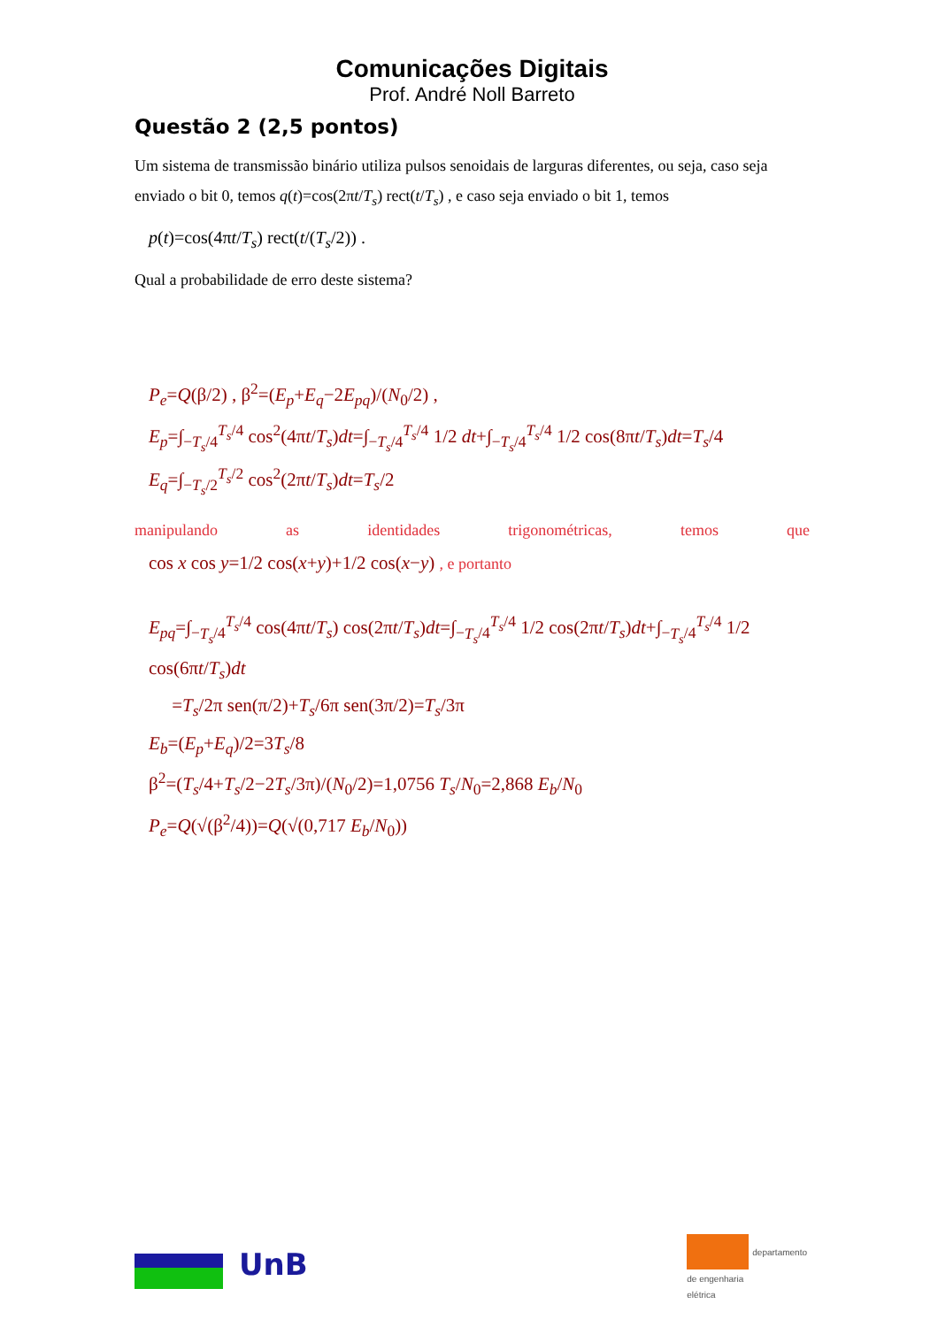Comunicações Digitais
Prof. André Noll Barreto
Questão 2 (2,5 pontos)
Um sistema de transmissão binário utiliza pulsos senoidais de larguras diferentes, ou seja, caso seja enviado o bit 0, temos q(t)=cos(2πt/T<sub>s</sub>) rect(t/T<sub>s</sub>) , e caso seja enviado o bit 1, temos
p(t)=cos(4πt/T<sub>s</sub>) rect(t/(T<sub>s</sub>/2)) .
Qual a probabilidade de erro deste sistema?
P<sub>e</sub>=Q(β/2) , β<sup>2</sup>=(E<sub>p</sub>+E<sub>q</sub>−2E<sub>pq</sub>)/(N<sub>0</sub>/2) ,
E<sub>p</sub>=∫<sub>−T<sub>s</sub>/4</sub><sup>T<sub>s</sub>/4</sup> cos<sup>2</sup>(4πt/T<sub>s</sub>)dt=∫<sub>−T<sub>s</sub>/4</sub><sup>T<sub>s</sub>/4</sup> 1/2 dt+∫<sub>−T<sub>s</sub>/4</sub><sup>T<sub>s</sub>/4</sup> 1/2 cos(8πt/T<sub>s</sub>)dt=T<sub>s</sub>/4
E<sub>q</sub>=∫<sub>−T<sub>s</sub>/2</sub><sup>T<sub>s</sub>/2</sup> cos<sup>2</sup>(2πt/T<sub>s</sub>)dt=T<sub>s</sub>/2
manipulando as identidades trigonométricas, temos que
cos x cos y=1/2 cos(x+y)+1/2 cos(x−y) , e portanto
E<sub>pq</sub>=∫<sub>−T<sub>s</sub>/4</sub><sup>T<sub>s</sub>/4</sup> cos(4πt/T<sub>s</sub>) cos(2πt/T<sub>s</sub>)dt=∫<sub>−T<sub>s</sub>/4</sub><sup>T<sub>s</sub>/4</sup> 1/2 cos(2πt/T<sub>s</sub>)dt+∫<sub>−T<sub>s</sub>/4</sub><sup>T<sub>s</sub>/4</sup> 1/2 cos(6πt/T<sub>s</sub>)dt
=T<sub>s</sub>/2π sen(π/2)+T<sub>s</sub>/6π sen(3π/2)=T<sub>s</sub>/3π
E<sub>b</sub>=(E<sub>p</sub>+E<sub>q</sub>)/2=3T<sub>s</sub>/8
β<sup>2</sup>=(T<sub>s</sub>/4+T<sub>s</sub>/2−2T<sub>s</sub>/3π)/(N<sub>0</sub>/2)=1,0756 T<sub>s</sub>/N<sub>0</sub>=2,868 E<sub>b</sub>/N<sub>0</sub>
P<sub>e</sub>=Q(√(β<sup>2</sup>/4))=Q(√(0,717 E<sub>b</sub>/N<sub>0</sub>))
UnB
departamento
de engenharia
elétrica